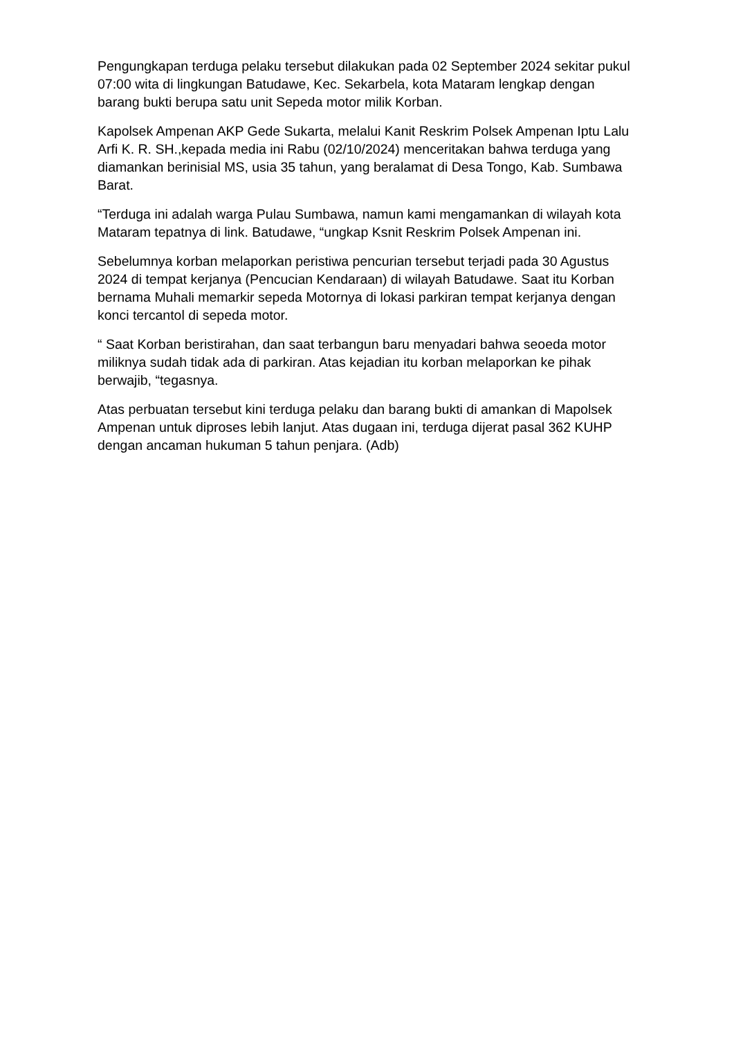Pengungkapan terduga pelaku tersebut dilakukan pada 02 September 2024 sekitar pukul 07:00 wita di lingkungan Batudawe, Kec. Sekarbela, kota Mataram lengkap dengan barang bukti berupa satu unit Sepeda motor milik Korban.
Kapolsek Ampenan AKP Gede Sukarta, melalui Kanit Reskrim Polsek Ampenan Iptu Lalu Arfi K. R. SH.,kepada media ini Rabu (02/10/2024) menceritakan bahwa terduga yang diamankan berinisial MS, usia 35 tahun, yang beralamat di Desa Tongo, Kab. Sumbawa Barat.
“Terduga ini adalah warga Pulau Sumbawa, namun kami mengamankan di wilayah kota Mataram tepatnya di link. Batudawe, “ungkap Ksnit Reskrim Polsek Ampenan ini.
Sebelumnya korban melaporkan peristiwa pencurian tersebut terjadi pada 30 Agustus 2024 di tempat kerjanya (Pencucian Kendaraan) di wilayah Batudawe. Saat itu Korban bernama Muhali memarkir sepeda Motornya di lokasi parkiran tempat kerjanya dengan konci tercantol di sepeda motor.
“ Saat Korban beristirahan, dan saat terbangun baru menyadari bahwa seoeda motor miliknya sudah tidak ada di parkiran. Atas kejadian itu korban melaporkan ke pihak berwajib, “tegasnya.
Atas perbuatan tersebut kini terduga pelaku dan barang bukti di amankan di Mapolsek Ampenan untuk diproses lebih lanjut. Atas dugaan ini, terduga dijerat pasal 362 KUHP dengan ancaman hukuman 5 tahun penjara. (Adb)